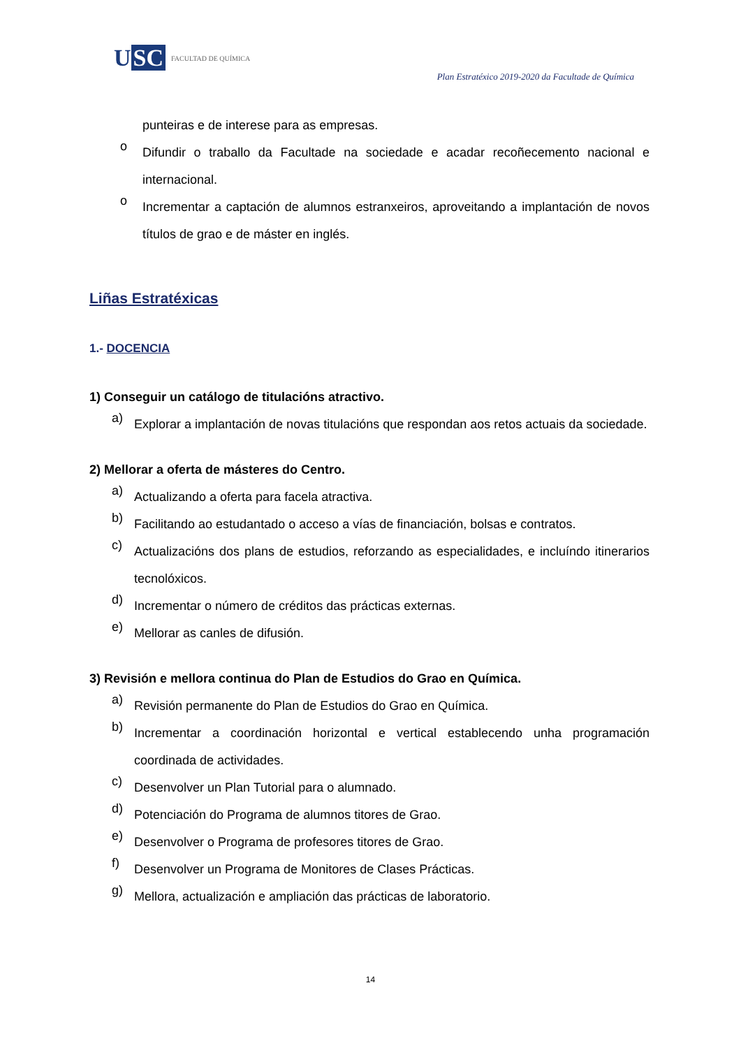U SC
FACULTAD DE QUÍMICA
Plan Estratéxico 2019-2020 da Facultade de Química
punteiras e de interese para as empresas.
o
Difundir o traballo da Facultade na sociedade e acadar recoñecemento nacional e internacional.
o
Incrementar a captación de alumnos estranxeiros, aproveitando a implantación de novos títulos de grao e de máster en inglés.
Liñas Estratéxicas
1.- DOCENCIA
1) Conseguir un catálogo de titulacións atractivo.
a)
Explorar a implantación de novas titulacións que respondan aos retos actuais da sociedade.
2) Mellorar a oferta de másteres do Centro.
a)
Actualizando a oferta para facela atractiva.
b)
Facilitando ao estudantado o acceso a vías de financiación, bolsas e contratos.
c)
Actualizacións dos plans de estudios, reforzando as especialidades, e incluíndo itinerarios tecnolóxicos.
d)
Incrementar o número de créditos das prácticas externas.
e)
Mellorar as canles de difusión.
3) Revisión e mellora continua do Plan de Estudios do Grao en Química.
a)
Revisión permanente do Plan de Estudios do Grao en Química.
b)
Incrementar a coordinación horizontal e vertical establecendo unha programación coordinada de actividades.
c)
Desenvolver un Plan Tutorial para o alumnado.
d)
Potenciación do Programa de alumnos titores de Grao.
e)
Desenvolver o Programa de profesores titores de Grao.
f)
Desenvolver un Programa de Monitores de Clases Prácticas.
g)
Mellora, actualización e ampliación das prácticas de laboratorio.
14